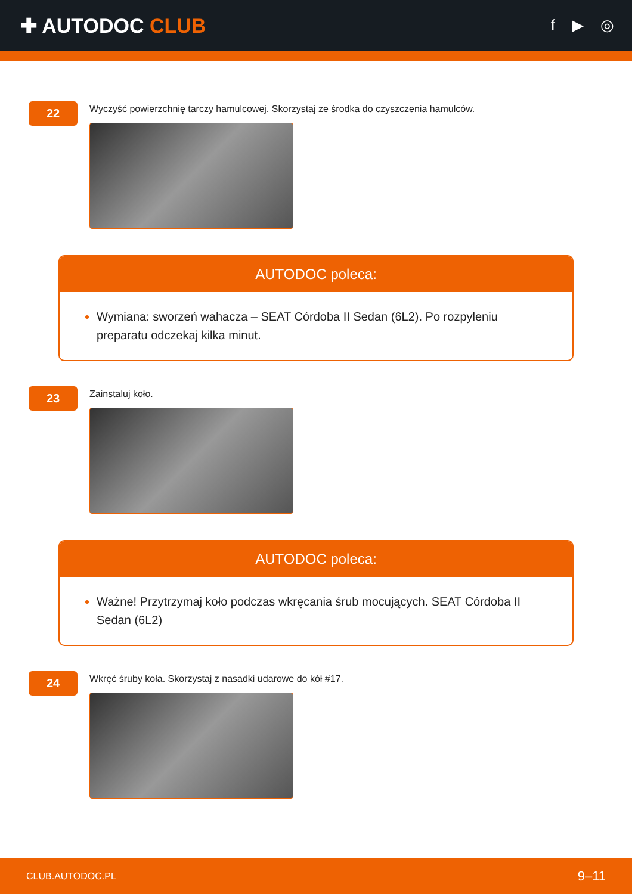✚ AUTODOC CLUB
f ▶ ◎
22
Wyczyść powierzchnię tarczy hamulcowej. Skorzystaj ze środka do czyszczenia hamulców.
AUTODOC poleca:
Wymiana: sworzeń wahacza – SEAT Córdoba II Sedan (6L2). Po rozpyleniu preparatu odczekaj kilka minut.
23
Zainstaluj koło.
AUTODOC poleca:
Ważne! Przytrzymaj koło podczas wkręcania śrub mocujących. SEAT Córdoba II Sedan (6L2)
24
Wkręć śruby koła. Skorzystaj z nasadki udarowe do kół #17.
CLUB.AUTODOC.PL 9–11